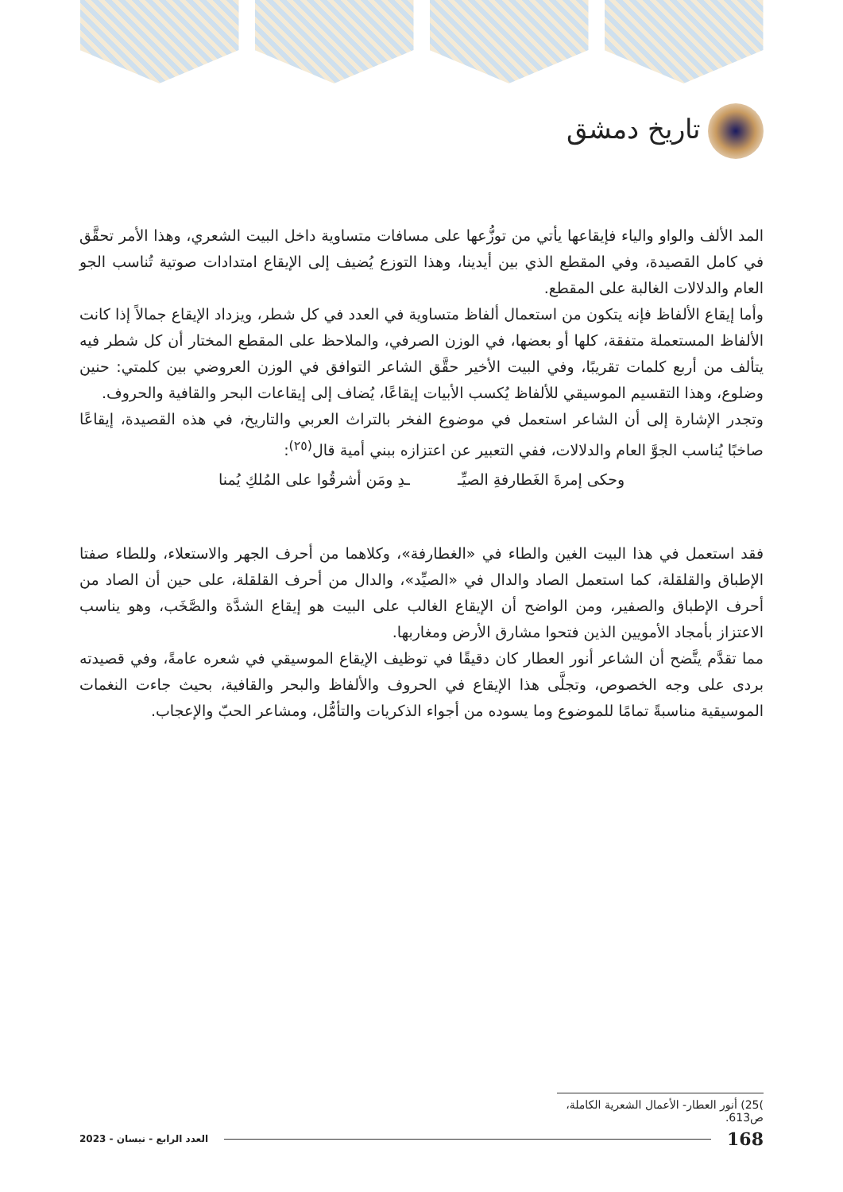تاريخ دمشق
المد الألف والواو والياء فإيقاعها يأتي من توزُّعها على مسافات متساوية داخل البيت الشعري، وهذا الأمر تحقَّق في كامل القصيدة، وفي المقطع الذي بين أيدينا، وهذا التوزع يُضيف إلى الإيقاع امتدادات صوتية تُناسب الجو العام والدلالات الغالبة على المقطع.
وأما إيقاع الألفاظ فإنه يتكون من استعمال ألفاظ متساوية في العدد في كل شطر، ويزداد الإيقاع جمالاً إذا كانت الألفاظ المستعملة متفقة، كلها أو بعضها، في الوزن الصرفي، والملاحظ على المقطع المختار أن كل شطر فيه يتألف من أربع كلمات تقريبًا، وفي البيت الأخير حقَّق الشاعر التوافق في الوزن العروضي بين كلمتي: حنين وضلوع، وهذا التقسيم الموسيقي للألفاظ يُكسب الأبيات إيقاعًا، يُضاف إلى إيقاعات البحر والقافية والحروف.
وتجدر الإشارة إلى أن الشاعر استعمل في موضوع الفخر بالتراث العربي والتاريخ، في هذه القصيدة، إيقاعًا صاخبًا يُناسب الجوَّ العام والدلالات، ففي التعبير عن اعتزازه ببني أمية قال<sup>(٢٥)</sup>:
وحكى إمرةَ الغَطارفةِ الصيِّـ ـدِ ومَن أشرقُوا على المُلكِ يُمنا
فقد استعمل في هذا البيت الغين والطاء في «الغطارفة»، وكلاهما من أحرف الجهر والاستعلاء، وللطاء صفتا الإطباق والقلقلة، كما استعمل الصاد والدال في «الصيِّد»، والدال من أحرف القلقلة، على حين أن الصاد من أحرف الإطباق والصفير، ومن الواضح أن الإيقاع الغالب على البيت هو إيقاع الشدَّة والصَّخَب، وهو يناسب الاعتزاز بأمجاد الأمويين الذين فتحوا مشارق الأرض ومغاربها.
مما تقدَّم يتَّضح أن الشاعر أنور العطار كان دقيقًا في توظيف الإيقاع الموسيقي في شعره عامةً، وفي قصيدته بردى على وجه الخصوص، وتجلَّى هذا الإيقاع في الحروف والألفاظ والبحر والقافية، بحيث جاءت النغمات الموسيقية مناسبةً تمامًا للموضوع وما يسوده من أجواء الذكريات والتأمُّل، ومشاعر الحبّ والإعجاب.
)25) أنور العطار- الأعمال الشعرية الكاملة، ص613.
168 العدد الرابع - نيسان - 2023